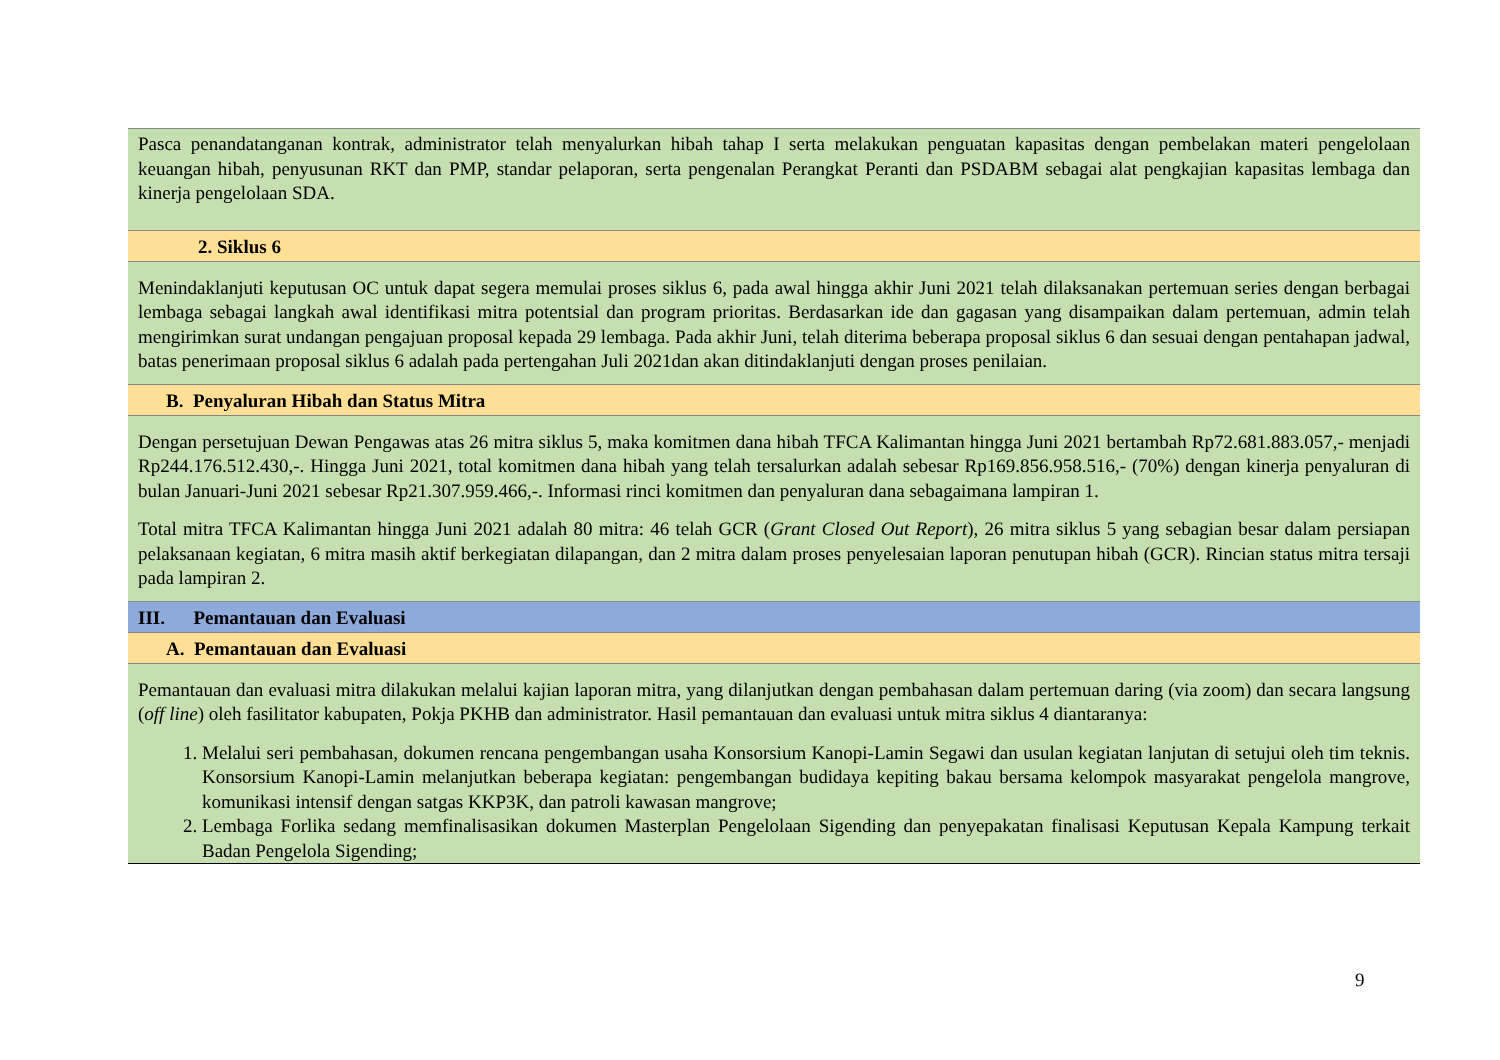Pasca penandatanganan kontrak, administrator telah menyalurkan hibah tahap I serta melakukan penguatan kapasitas dengan pembelakan materi pengelolaan keuangan hibah, penyusunan RKT dan PMP, standar pelaporan, serta pengenalan Perangkat Peranti dan PSDABM sebagai alat pengkajian kapasitas lembaga dan kinerja pengelolaan SDA.
2. Siklus 6
Menindaklanjuti keputusan OC untuk dapat segera memulai proses siklus 6, pada awal hingga akhir Juni 2021 telah dilaksanakan pertemuan series dengan berbagai lembaga sebagai langkah awal identifikasi mitra potentsial dan program prioritas. Berdasarkan ide dan gagasan yang disampaikan dalam pertemuan, admin telah mengirimkan surat undangan pengajuan proposal kepada 29 lembaga. Pada akhir Juni, telah diterima beberapa proposal siklus 6 dan sesuai dengan pentahapan jadwal, batas penerimaan proposal siklus 6 adalah pada pertengahan Juli 2021dan akan ditindaklanjuti dengan proses penilaian.
B. Penyaluran Hibah dan Status Mitra
Dengan persetujuan Dewan Pengawas atas 26 mitra siklus 5, maka komitmen dana hibah TFCA Kalimantan hingga Juni 2021 bertambah Rp72.681.883.057,- menjadi Rp244.176.512.430,-. Hingga Juni 2021, total komitmen dana hibah yang telah tersalurkan adalah sebesar Rp169.856.958.516,- (70%) dengan kinerja penyaluran di bulan Januari-Juni 2021 sebesar Rp21.307.959.466,-. Informasi rinci komitmen dan penyaluran dana sebagaimana lampiran 1.
Total mitra TFCA Kalimantan hingga Juni 2021 adalah 80 mitra: 46 telah GCR (Grant Closed Out Report), 26 mitra siklus 5 yang sebagian besar dalam persiapan pelaksanaan kegiatan, 6 mitra masih aktif berkegiatan dilapangan, dan 2 mitra dalam proses penyelesaian laporan penutupan hibah (GCR). Rincian status mitra tersaji pada lampiran 2.
III. Pemantauan dan Evaluasi
A. Pemantauan dan Evaluasi
Pemantauan dan evaluasi mitra dilakukan melalui kajian laporan mitra, yang dilanjutkan dengan pembahasan dalam pertemuan daring (via zoom) dan secara langsung (off line) oleh fasilitator kabupaten, Pokja PKHB dan administrator. Hasil pemantauan dan evaluasi untuk mitra siklus 4 diantaranya:
1. Melalui seri pembahasan, dokumen rencana pengembangan usaha Konsorsium Kanopi-Lamin Segawi dan usulan kegiatan lanjutan di setujui oleh tim teknis. Konsorsium Kanopi-Lamin melanjutkan beberapa kegiatan: pengembangan budidaya kepiting bakau bersama kelompok masyarakat pengelola mangrove, komunikasi intensif dengan satgas KKP3K, dan patroli kawasan mangrove;
2. Lembaga Forlika sedang memfinalisasikan dokumen Masterplan Pengelolaan Sigending dan penyepakatan finalisasi Keputusan Kepala Kampung terkait Badan Pengelola Sigending;
9